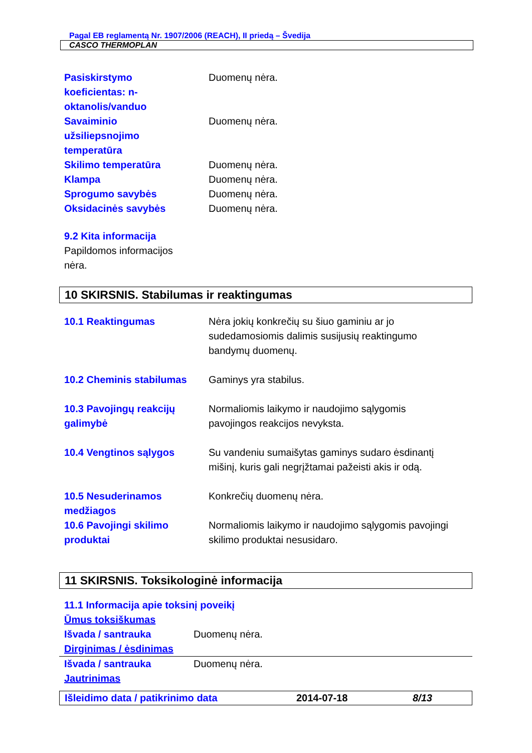Pagal EB reglamentą Nr. 1907/2006 (REACH), II priedą – Švedija
CASCO THERMOPLAN
| Pasiskirstymo koeficientas: n- oktanolis/vanduo | Duomenų nėra. |
| Savaiminio užsiliepsnojimo temperatūra | Duomenų nėra. |
| Skilimo temperatūra | Duomenų nėra. |
| Klampa | Duomenų nėra. |
| Sprogumo savybės | Duomenų nėra. |
| Oksidacinės savybės | Duomenų nėra. |
9.2 Kita informacija
Papildomos informacijos
nėra.
10 SKIRSNIS. Stabilumas ir reaktingumas
| 10.1 Reaktingumas | Nėra jokių konkrečių su šiuo gaminiu ar jo sudedamosiomis dalimis susijusių reaktingumo bandymų duomenų. |
| 10.2 Cheminis stabilumas | Gaminys yra stabilus. |
| 10.3 Pavojingų reakcijų galimybė | Normaliomis laikymo ir naudojimo sąlygomis pavojingos reakcijos nevyksta. |
| 10.4 Vengtinos sąlygos | Su vandeniu sumaišytas gaminys sudaro ėsdinantį mišinį, kuris gali negrįžtamai pažeisti akis ir odą. |
| 10.5 Nesuderinamos medžiagos | Konkrečių duomenų nėra. |
| 10.6 Pavojingi skilimo produktai | Normaliomis laikymo ir naudojimo sąlygomis pavojingi skilimo produktai nesusidaro. |
11 SKIRSNIS. Toksikologinė informacija
11.1 Informacija apie toksinį poveikį
Ūmus toksiškumas
| Išvada / santrauka | Duomenų nėra. |
Dirginimas / ėsdinimas
| Išvada / santrauka | Duomenų nėra. |
Jautrinimas
Išleidimo data / patikrinimo data 2014-07-18 8/13